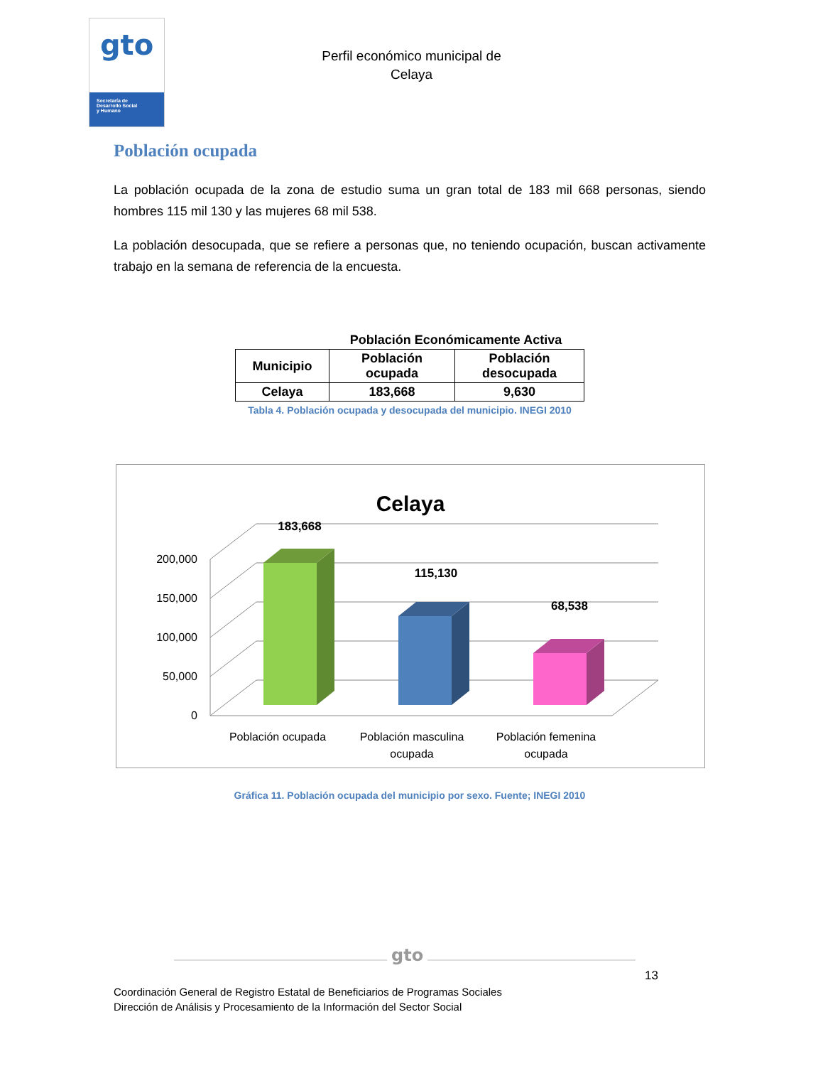gto
Secretaría de
Desarrollo Social
y Humano
Perfil económico municipal de
Celaya
Población ocupada
La población ocupada de la zona de estudio suma un gran total de 183 mil 668 personas, siendo hombres 115 mil 130 y las mujeres 68 mil 538.
La población desocupada, que se refiere a personas que, no teniendo ocupación, buscan activamente trabajo en la semana de referencia de la encuesta.
Población Económicamente Activa
| Municipio | Población ocupada | Población desocupada |
| --- | --- | --- |
| Celaya | 183,668 | 9,630 |
Tabla 4. Población ocupada y desocupada del municipio. INEGI 2010
Celaya
0
50,000
100,000
150,000
200,000
183,668
115,130
68,538
Población ocupada
Población masculina
ocupada
Población femenina
ocupada
Gráfica 11. Población ocupada del municipio por sexo. Fuente; INEGI 2010
gto
13
Coordinación General de Registro Estatal de Beneficiarios de Programas Sociales
Dirección de Análisis y Procesamiento de la Información del Sector Social